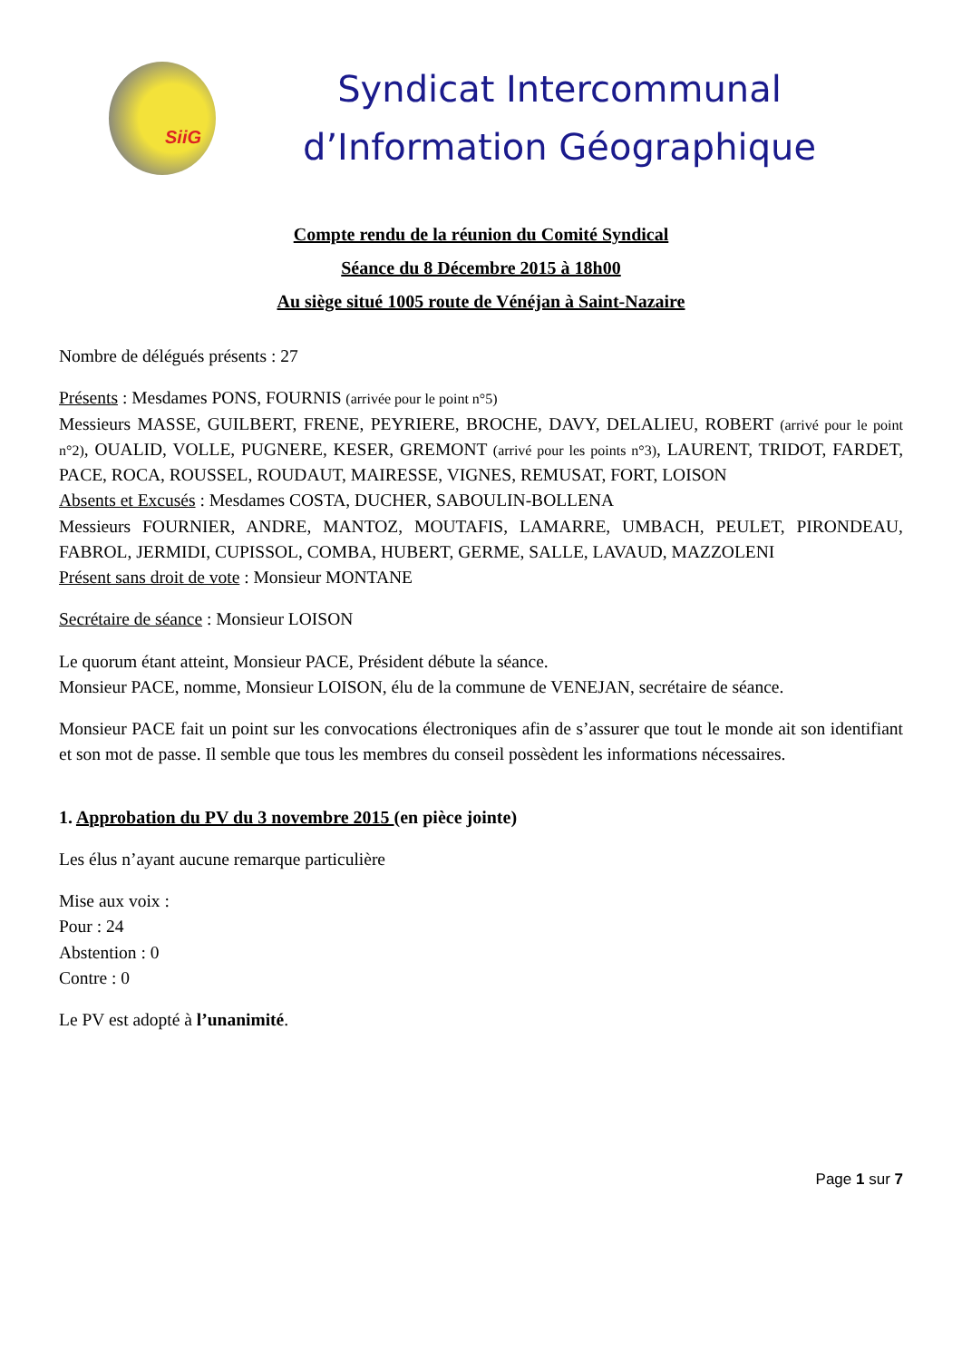SiiG
Syndicat Intercommunal
d’Information Géographique
Compte rendu de la réunion du Comité Syndical
Séance du 8 Décembre 2015 à 18h00
Au siège situé 1005 route de Vénéjan à Saint-Nazaire
Nombre de délégués présents : 27
Présents : Mesdames PONS, FOURNIS (arrivée pour le point n°5)
Messieurs MASSE, GUILBERT, FRENE, PEYRIERE, BROCHE, DAVY, DELALIEU, ROBERT (arrivé pour le point n°2), OUALID, VOLLE, PUGNERE, KESER, GREMONT (arrivé pour les points n°3), LAURENT, TRIDOT, FARDET, PACE, ROCA, ROUSSEL, ROUDAUT, MAIRESSE, VIGNES, REMUSAT, FORT, LOISON
Absents et Excusés : Mesdames COSTA, DUCHER, SABOULIN-BOLLENA
Messieurs FOURNIER, ANDRE, MANTOZ, MOUTAFIS, LAMARRE, UMBACH, PEULET, PIRONDEAU, FABROL, JERMIDI, CUPISSOL, COMBA, HUBERT, GERME, SALLE, LAVAUD, MAZZOLENI
Présent sans droit de vote : Monsieur MONTANE
Secrétaire de séance : Monsieur LOISON
Le quorum étant atteint, Monsieur PACE, Président débute la séance.
Monsieur PACE, nomme, Monsieur LOISON, élu de la commune de VENEJAN, secrétaire de séance.
Monsieur PACE fait un point sur les convocations électroniques afin de s’assurer que tout le monde ait son identifiant et son mot de passe. Il semble que tous les membres du conseil possèdent les informations nécessaires.
1. Approbation du PV du 3 novembre 2015 (en pièce jointe)
Les élus n’ayant aucune remarque particulière
Mise aux voix :
Pour : 24
Abstention : 0
Contre : 0
Le PV est adopté à l’unanimité.
Page 1 sur 7